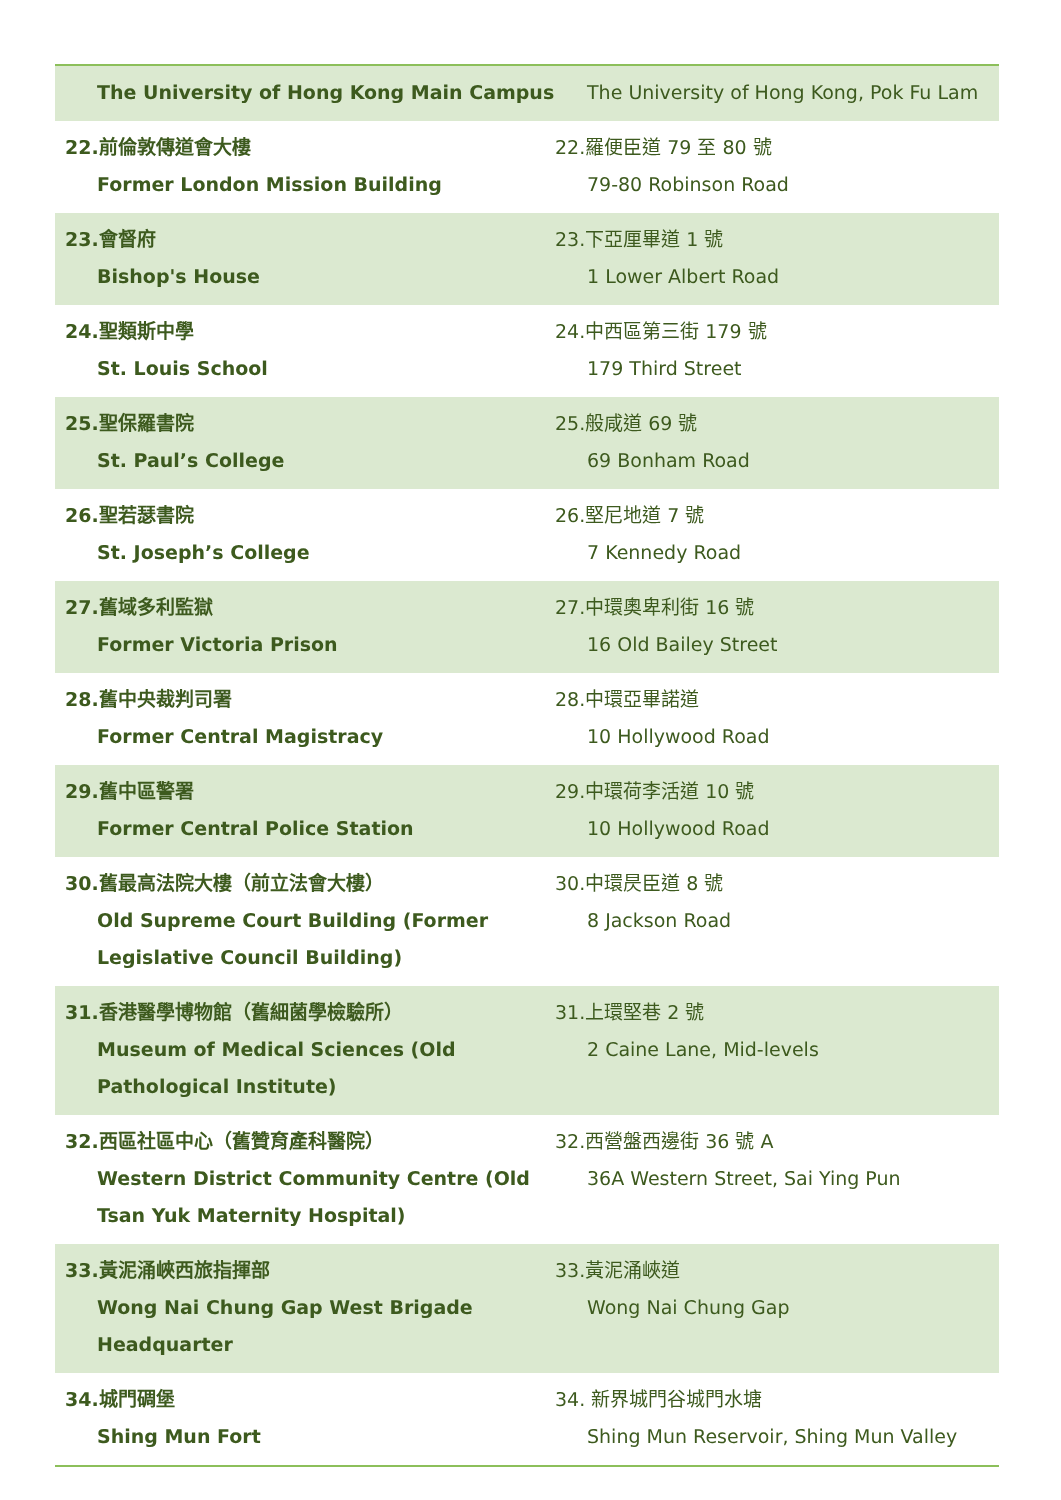| The University of Hong Kong Main Campus | The University of Hong Kong, Pok Fu Lam |
| 22.前倫敦傳道會大樓 Former London Mission Building | 22.羅便臣道 79 至 80 號 79-80 Robinson Road |
| 23.會督府 Bishop's House | 23.下亞厘畢道 1 號 1 Lower Albert Road |
| 24.聖類斯中學 St. Louis School | 24.中西區第三街 179 號 179 Third Street |
| 25.聖保羅書院 St. Paul’s College | 25.般咸道 69 號 69 Bonham Road |
| 26.聖若瑟書院 St. Joseph’s College | 26.堅尼地道 7 號 7 Kennedy Road |
| 27.舊域多利監獄 Former Victoria Prison | 27.中環奧卑利街 16 號 16 Old Bailey Street |
| 28.舊中央裁判司署 Former Central Magistracy | 28.中環亞畢諾道 10 Hollywood Road |
| 29.舊中區警署 Former Central Police Station | 29.中環荷李活道 10 號 10 Hollywood Road |
| 30.舊最高法院大樓（前立法會大樓） Old Supreme Court Building (Former Legislative Council Building) | 30.中環昃臣道 8 號 8 Jackson Road |
| 31.香港醫學博物館（舊細菌學檢驗所） Museum of Medical Sciences (Old Pathological Institute) | 31.上環堅巷 2 號 2 Caine Lane, Mid-levels |
| 32.西區社區中心（舊贊育產科醫院） Western District Community Centre (Old Tsan Yuk Maternity Hospital) | 32.西營盤西邊街 36 號 A 36A Western Street, Sai Ying Pun |
| 33.黃泥涌峽西旅指揮部 Wong Nai Chung Gap West Brigade Headquarter | 33.黃泥涌峽道 Wong Nai Chung Gap |
| 34.城門碉堡 Shing Mun Fort | 34. 新界城門谷城門水塘 Shing Mun Reservoir, Shing Mun Valley |